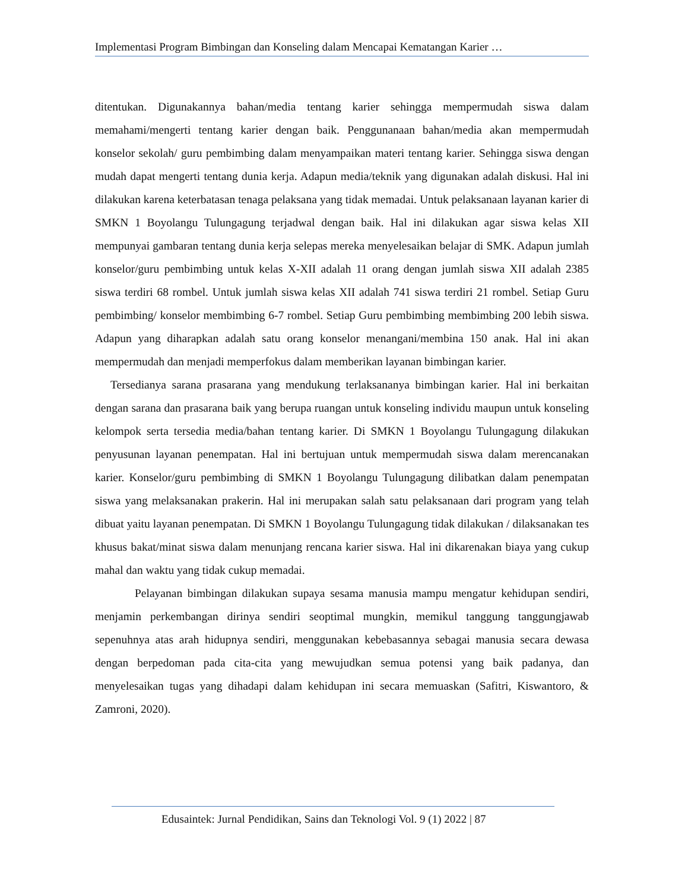Implementasi Program Bimbingan dan Konseling dalam Mencapai Kematangan Karier …
ditentukan. Digunakannya bahan/media tentang karier sehingga mempermudah siswa dalam memahami/mengerti tentang karier dengan baik. Penggunanaan bahan/media akan mempermudah konselor sekolah/ guru pembimbing dalam menyampaikan materi tentang karier. Sehingga siswa dengan mudah dapat mengerti tentang dunia kerja. Adapun media/teknik yang digunakan adalah diskusi. Hal ini dilakukan karena keterbatasan tenaga pelaksana yang tidak memadai. Untuk pelaksanaan layanan karier di SMKN 1 Boyolangu Tulungagung terjadwal dengan baik. Hal ini dilakukan agar siswa kelas XII mempunyai gambaran tentang dunia kerja selepas mereka menyelesaikan belajar di SMK. Adapun jumlah konselor/guru pembimbing untuk kelas X-XII adalah 11 orang dengan jumlah siswa XII adalah 2385 siswa terdiri 68 rombel. Untuk jumlah siswa kelas XII adalah 741 siswa terdiri 21 rombel. Setiap Guru pembimbing/ konselor membimbing 6-7 rombel. Setiap Guru pembimbing membimbing 200 lebih siswa. Adapun yang diharapkan adalah satu orang konselor menangani/membina 150 anak. Hal ini akan mempermudah dan menjadi memperfokus dalam memberikan layanan bimbingan karier.
Tersedianya sarana prasarana yang mendukung terlaksananya bimbingan karier. Hal ini berkaitan dengan sarana dan prasarana baik yang berupa ruangan untuk konseling individu maupun untuk konseling kelompok serta tersedia media/bahan tentang karier. Di SMKN 1 Boyolangu Tulungagung dilakukan penyusunan layanan penempatan. Hal ini bertujuan untuk mempermudah siswa dalam merencanakan karier. Konselor/guru pembimbing di SMKN 1 Boyolangu Tulungagung dilibatkan dalam penempatan siswa yang melaksanakan prakerin. Hal ini merupakan salah satu pelaksanaan dari program yang telah dibuat yaitu layanan penempatan. Di SMKN 1 Boyolangu Tulungagung tidak dilakukan / dilaksanakan tes khusus bakat/minat siswa dalam menunjang rencana karier siswa. Hal ini dikarenakan biaya yang cukup mahal dan waktu yang tidak cukup memadai.
Pelayanan bimbingan dilakukan supaya sesama manusia mampu mengatur kehidupan sendiri, menjamin perkembangan dirinya sendiri seoptimal mungkin, memikul tanggung tanggungjawab sepenuhnya atas arah hidupnya sendiri, menggunakan kebebasannya sebagai manusia secara dewasa dengan berpedoman pada cita-cita yang mewujudkan semua potensi yang baik padanya, dan menyelesaikan tugas yang dihadapi dalam kehidupan ini secara memuaskan (Safitri, Kiswantoro, & Zamroni, 2020).
Edusaintek: Jurnal Pendidikan, Sains dan Teknologi Vol. 9 (1) 2022 | 87